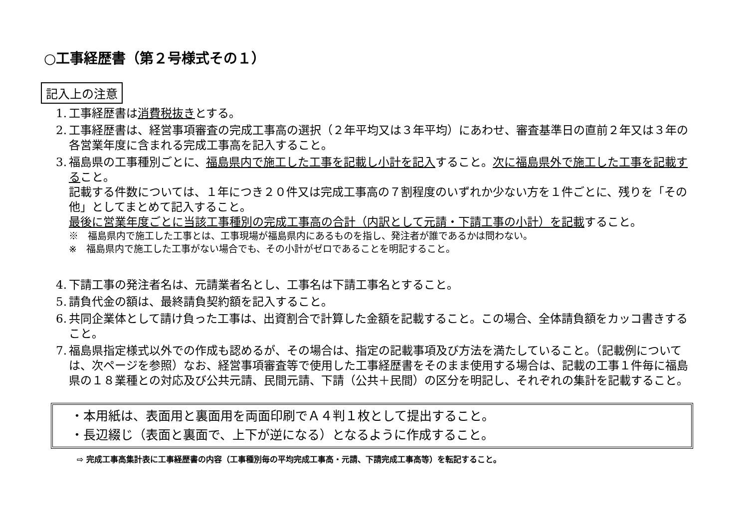○工事経歴書（第２号様式その１）
記入上の注意
1. 工事経歴書は消費税抜きとする。
2. 工事経歴書は、経営事項審査の完成工事高の選択（２年平均又は３年平均）にあわせ、審査基準日の直前２年又は３年の各営業年度に含まれる完成工事高を記入すること。
3. 福島県の工事種別ごとに、福島県内で施工した工事を記載し小計を記入すること。次に福島県外で施工した工事を記載すること。
記載する件数については、１年につき２０件又は完成工事高の７割程度のいずれか少ない方を１件ごとに、残りを「その他」としてまとめて記入すること。
最後に営業年度ごとに当該工事種別の完成工事高の合計（内訳として元請・下請工事の小計）を記載すること。
※　福島県内で施工した工事とは、工事現場が福島県内にあるものを指し、発注者が誰であるかは問わない。
※　福島県内で施工した工事がない場合でも、その小計がゼロであることを明記すること。
4. 下請工事の発注者名は、元請業者名とし、工事名は下請工事名とすること。
5. 請負代金の額は、最終請負契約額を記入すること。
6. 共同企業体として請け負った工事は、出資割合で計算した金額を記載すること。この場合、全体請負額をカッコ書きすること。
7. 福島県指定様式以外での作成も認めるが、その場合は、指定の記載事項及び方法を満たしていること。（記載例については、次ページを参照）なお、経営事項審査等で使用した工事経歴書をそのまま使用する場合は、記載の工事１件毎に福島県の１８業種との対応及び公共元請、民間元請、下請（公共＋民間）の区分を明記し、それぞれの集計を記載すること。
・本用紙は、表面用と裏面用を両面印刷でＡ４判１枚として提出すること。
・長辺綴じ（表面と裏面で、上下が逆になる）となるように作成すること。
⇨ 完成工事高集計表に工事経歴書の内容（工事種別毎の平均完成工事高・元請、下請完成工事高等）を転記すること。